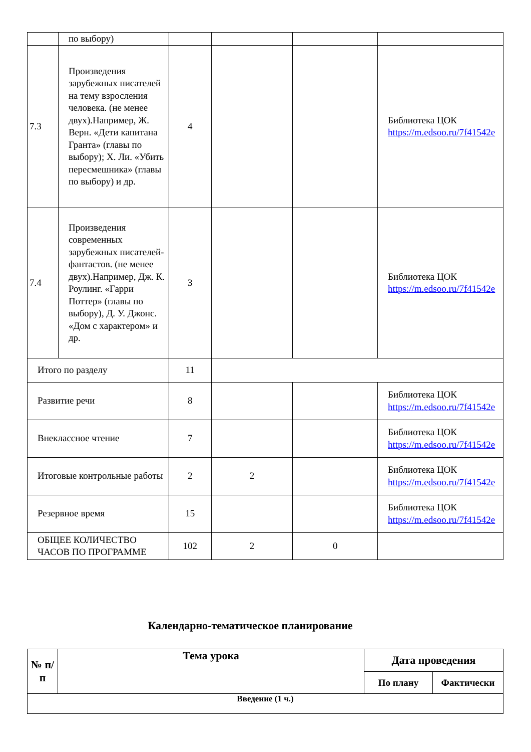| | по выбору) | | | | |
| 7.3 | Произведения зарубежных писателей на тему взросления человека. (не менее двух).Например, Ж. Верн. «Дети капитана Гранта» (главы по выбору); Х. Ли. «Убить пересмешника» (главы по выбору) и др. | 4 | | | Библиотека ЦОК https://m.edsoo.ru/7f41542e |
| 7.4 | Произведения современных зарубежных писателей-фантастов. (не менее двух).Например, Дж. К. Роулинг. «Гарри Поттер» (главы по выбору), Д. У. Джонс. «Дом с характером» и др. | 3 | | | Библиотека ЦОК https://m.edsoo.ru/7f41542e |
| Итого по разделу | | 11 | | | |
| Развитие речи | | 8 | | | Библиотека ЦОК https://m.edsoo.ru/7f41542e |
| Внеклассное чтение | | 7 | | | Библиотека ЦОК https://m.edsoo.ru/7f41542e |
| Итоговые контрольные работы | | 2 | 2 | | Библиотека ЦОК https://m.edsoo.ru/7f41542e |
| Резервное время | | 15 | | | Библиотека ЦОК https://m.edsoo.ru/7f41542e |
| ОБЩЕЕ КОЛИЧЕСТВО ЧАСОВ ПО ПРОГРАММЕ | | 102 | 2 | 0 | |
Календарно-тематическое планирование
| № п/п | Тема урока | Дата проведения | |
| --- | --- | --- | --- |
| | | По плану | Фактически |
| Введение (1 ч.) | | | |